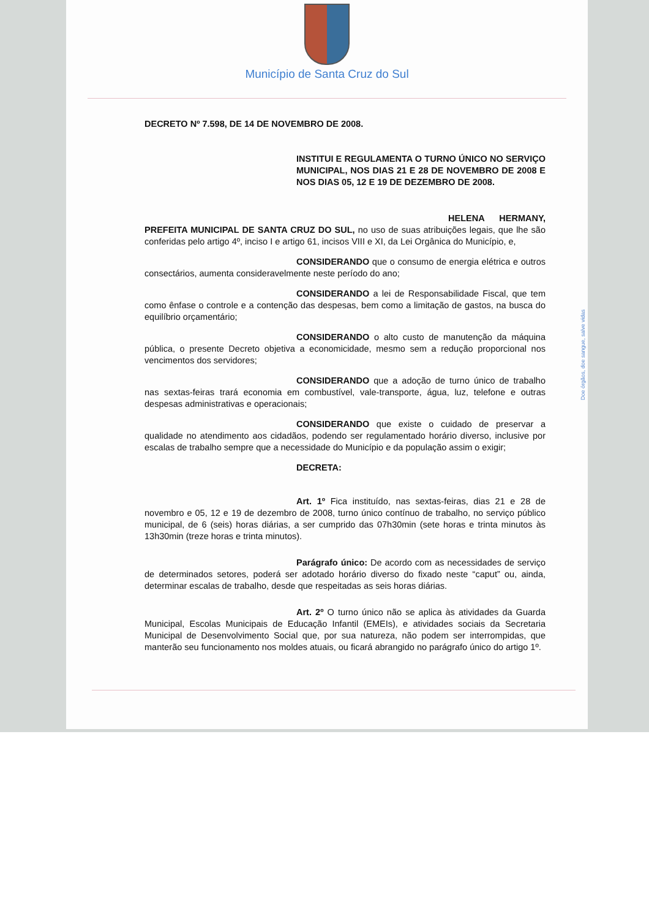Município de Santa Cruz do Sul
DECRETO Nº 7.598, DE 14 DE NOVEMBRO DE 2008.
INSTITUI E REGULAMENTA O TURNO ÚNICO NO SERVIÇO MUNICIPAL, NOS DIAS 21 E 28 DE NOVEMBRO DE 2008 E NOS DIAS 05, 12 E 19 DE DEZEMBRO DE 2008.
HELENA HERMANY, PREFEITA MUNICIPAL DE SANTA CRUZ DO SUL, no uso de suas atribuições legais, que lhe são conferidas pelo artigo 4º, inciso I e artigo 61, incisos VIII e XI, da Lei Orgânica do Município, e,
CONSIDERANDO que o consumo de energia elétrica e outros consectários, aumenta consideravelmente neste período do ano;
CONSIDERANDO a lei de Responsabilidade Fiscal, que tem como ênfase o controle e a contenção das despesas, bem como a limitação de gastos, na busca do equilíbrio orçamentário;
CONSIDERANDO o alto custo de manutenção da máquina pública, o presente Decreto objetiva a economicidade, mesmo sem a redução proporcional nos vencimentos dos servidores;
CONSIDERANDO que a adoção de turno único de trabalho nas sextas-feiras trará economia em combustível, vale-transporte, água, luz, telefone e outras despesas administrativas e operacionais;
CONSIDERANDO que existe o cuidado de preservar a qualidade no atendimento aos cidadãos, podendo ser regulamentado horário diverso, inclusive por escalas de trabalho sempre que a necessidade do Município e da população assim o exigir;
DECRETA:
Art. 1º Fica instituído, nas sextas-feiras, dias 21 e 28 de novembro e 05, 12 e 19 de dezembro de 2008, turno único contínuo de trabalho, no serviço público municipal, de 6 (seis) horas diárias, a ser cumprido das 07h30min (sete horas e trinta minutos às 13h30min (treze horas e trinta minutos).
Parágrafo único: De acordo com as necessidades de serviço de determinados setores, poderá ser adotado horário diverso do fixado neste “caput” ou, ainda, determinar escalas de trabalho, desde que respeitadas as seis horas diárias.
Art. 2º O turno único não se aplica às atividades da Guarda Municipal, Escolas Municipais de Educação Infantil (EMEIs), e atividades sociais da Secretaria Municipal de Desenvolvimento Social que, por sua natureza, não podem ser interrompidas, que manterão seu funcionamento nos moldes atuais, ou ficará abrangido no parágrafo único do artigo 1º.
Doe órgãos, doe sangue, salve vidas